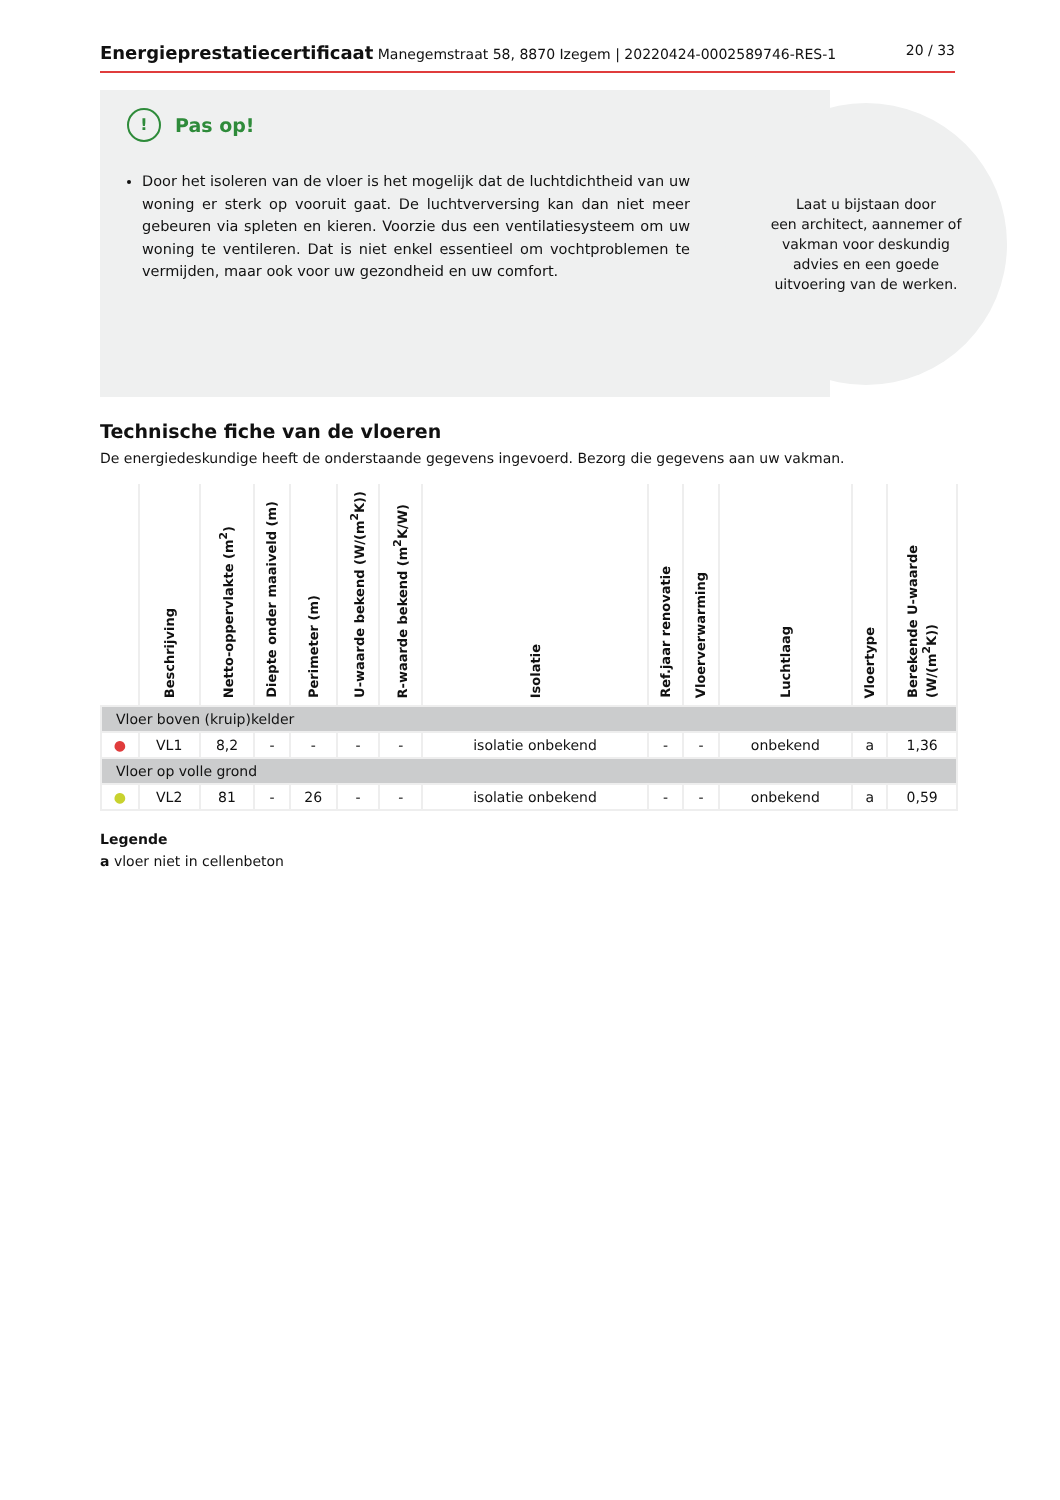Energieprestatiecertificaat Manegemstraat 58, 8870 Izegem | 20220424-0002589746-RES-1 20 / 33
Laat u bijstaan door
een architect, aannemer of
vakman voor deskundig
advies en een goede
uitvoering van de werken.
!
Pas op!
Door het isoleren van de vloer is het mogelijk dat de luchtdichtheid van uw woning er sterk op vooruit gaat. De luchtverversing kan dan niet meer gebeuren via spleten en kieren. Voorzie dus een ventilatiesysteem om uw woning te ventileren. Dat is niet enkel essentieel om vochtproblemen te vermijden, maar ook voor uw gezondheid en uw comfort.
Technische fiche van de vloeren
De energiedeskundige heeft de onderstaande gegevens ingevoerd. Bezorg die gegevens aan uw vakman.
| | Beschrijving | Netto-oppervlakte (m<sup>2</sup>) | Diepte onder maaiveld (m) | Perimeter (m) | U-waarde bekend (W/(m<sup>2</sup>K)) | R-waarde bekend (m<sup>2</sup>K/W) | Isolatie | Ref.jaar renovatie | Vloerverwarming | Luchtlaag | Vloertype | Berekende U-waarde (W/(m<sup>2</sup>K)) |
| --- | --- | --- | --- | --- | --- | --- | --- | --- | --- | --- | --- | --- |
| Vloer boven (kruip)kelder | | | | | | | | | | | | |
| ● | VL1 | 8,2 | - | - | - | - | isolatie onbekend | - | - | onbekend | a | 1,36 |
| Vloer op volle grond | | | | | | | | | | | | |
| ● | VL2 | 81 | - | 26 | - | - | isolatie onbekend | - | - | onbekend | a | 0,59 |
Legende
a vloer niet in cellenbeton